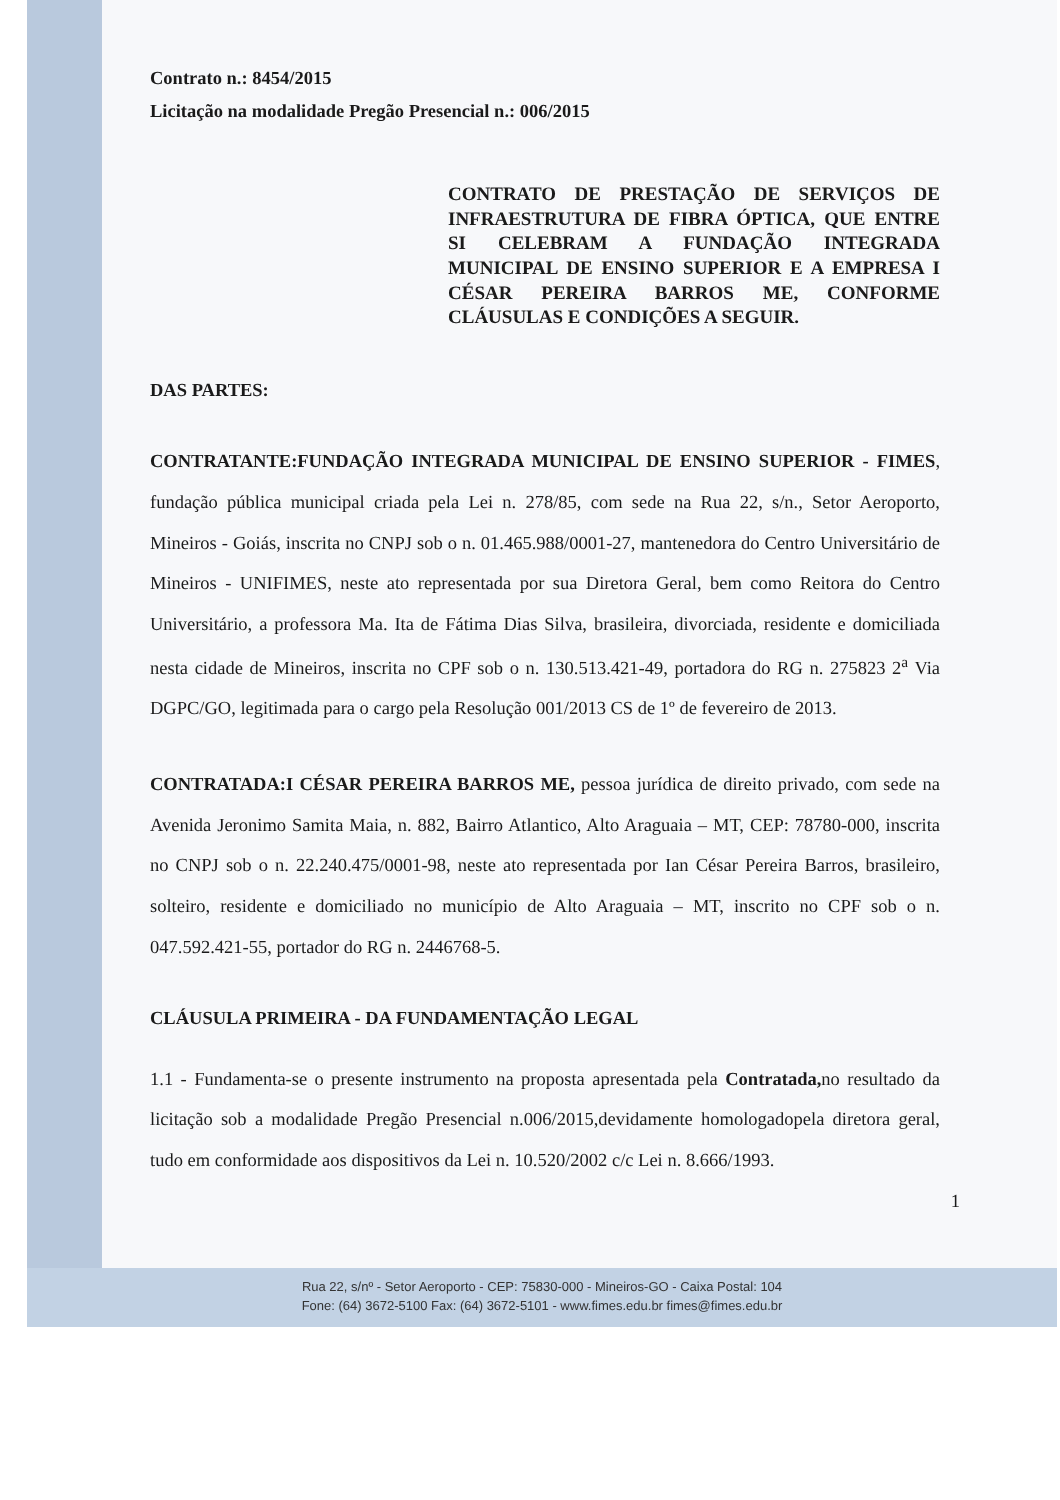Contrato n.: 8454/2015
Licitação na modalidade Pregão Presencial n.: 006/2015
CONTRATO DE PRESTAÇÃO DE SERVIÇOS DE INFRAESTRUTURA DE FIBRA ÓPTICA, QUE ENTRE SI CELEBRAM A FUNDAÇÃO INTEGRADA MUNICIPAL DE ENSINO SUPERIOR E A EMPRESA I CÉSAR PEREIRA BARROS ME, CONFORME CLÁUSULAS E CONDIÇÕES A SEGUIR.
DAS PARTES:
CONTRATANTE:FUNDAÇÃO INTEGRADA MUNICIPAL DE ENSINO SUPERIOR - FIMES, fundação pública municipal criada pela Lei n. 278/85, com sede na Rua 22, s/n., Setor Aeroporto, Mineiros - Goiás, inscrita no CNPJ sob o n. 01.465.988/0001-27, mantenedora do Centro Universitário de Mineiros - UNIFIMES, neste ato representada por sua Diretora Geral, bem como Reitora do Centro Universitário, a professora Ma. Ita de Fátima Dias Silva, brasileira, divorciada, residente e domiciliada nesta cidade de Mineiros, inscrita no CPF sob o n. 130.513.421-49, portadora do RG n. 275823 2<sup>a</sup> Via DGPC/GO, legitimada para o cargo pela Resolução 001/2013 CS de 1º de fevereiro de 2013.
CONTRATADA:I CÉSAR PEREIRA BARROS ME, pessoa jurídica de direito privado, com sede na Avenida Jeronimo Samita Maia, n. 882, Bairro Atlantico, Alto Araguaia – MT, CEP: 78780-000, inscrita no CNPJ sob o n. 22.240.475/0001-98, neste ato representada por Ian César Pereira Barros, brasileiro, solteiro, residente e domiciliado no município de Alto Araguaia – MT, inscrito no CPF sob o n. 047.592.421-55, portador do RG n. 2446768-5.
CLÁUSULA PRIMEIRA - DA FUNDAMENTAÇÃO LEGAL
1.1 - Fundamenta-se o presente instrumento na proposta apresentada pela Contratada, no resultado da licitação sob a modalidade Pregão Presencial n.006/2015,devidamente homologadopela diretora geral, tudo em conformidade aos dispositivos da Lei n. 10.520/2002 c/c Lei n. 8.666/1993.
1
Rua 22, s/nº - Setor Aeroporto - CEP: 75830-000 - Mineiros-GO - Caixa Postal: 104
Fone: (64) 3672-5100 Fax: (64) 3672-5101 - www.fimes.edu.br fimes@fimes.edu.br